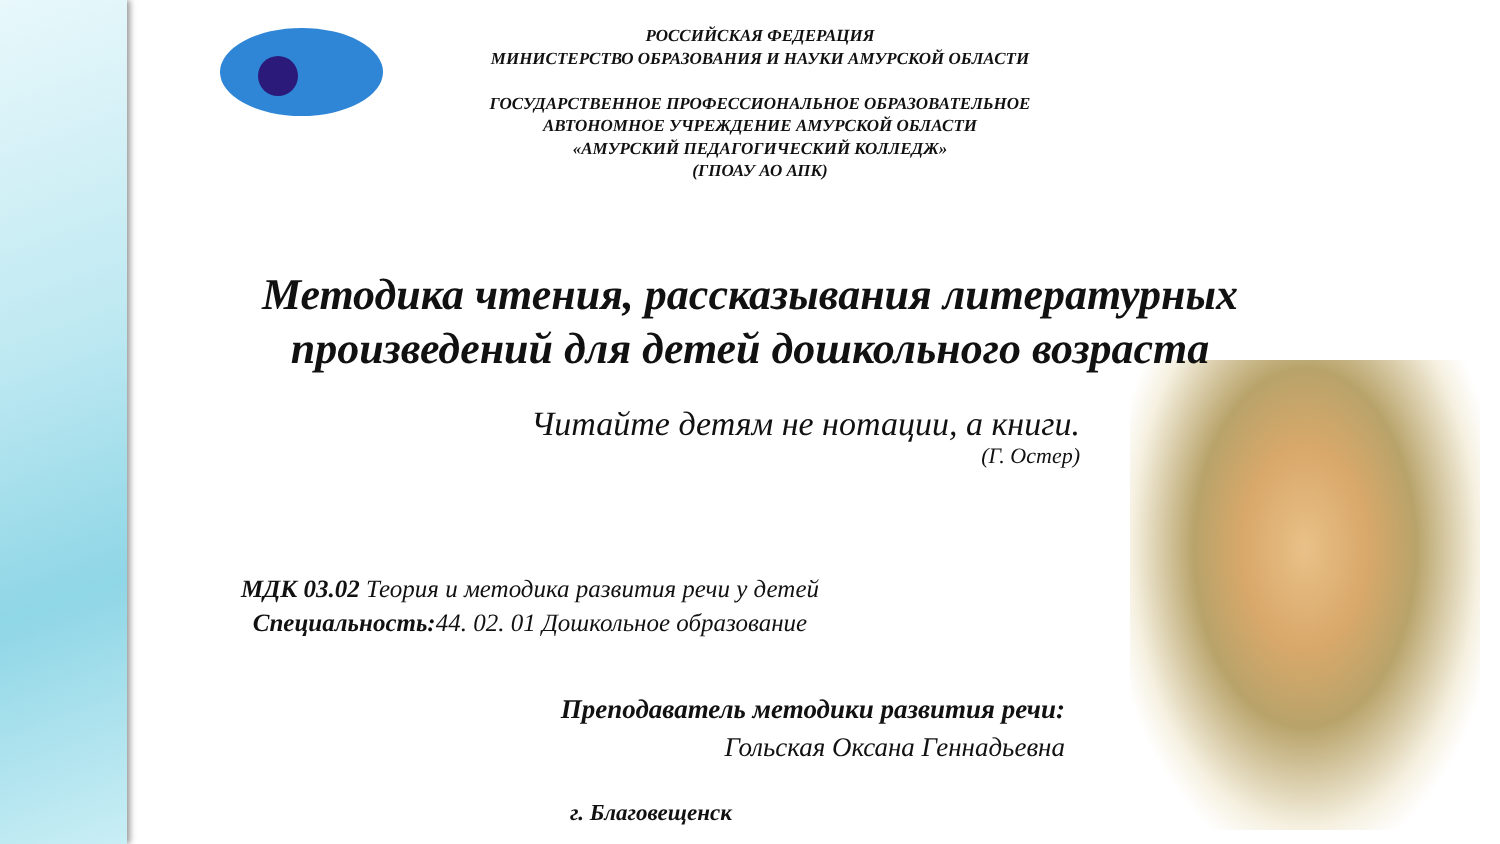РОССИЙСКАЯ ФЕДЕРАЦИЯ
МИНИСТЕРСТВО ОБРАЗОВАНИЯ И НАУКИ АМУРСКОЙ ОБЛАСТИ
ГОСУДАРСТВЕННОЕ ПРОФЕССИОНАЛЬНОЕ ОБРАЗОВАТЕЛЬНОЕ
АВТОНОМНОЕ УЧРЕЖДЕНИЕ АМУРСКОЙ ОБЛАСТИ
«АМУРСКИЙ ПЕДАГОГИЧЕСКИЙ КОЛЛЕДЖ»
(ГПОАУ АО АПК)
Методика чтения, рассказывания литературных
произведений для детей дошкольного возраста
Читайте детям не нотации, а книги.
(Г. Остер)
МДК 03.02 Теория и методика развития речи у детей
Специальность: 44. 02. 01 Дошкольное образование
Преподаватель методики развития речи:
Гольская Оксана Геннадьевна
г. Благовещенск